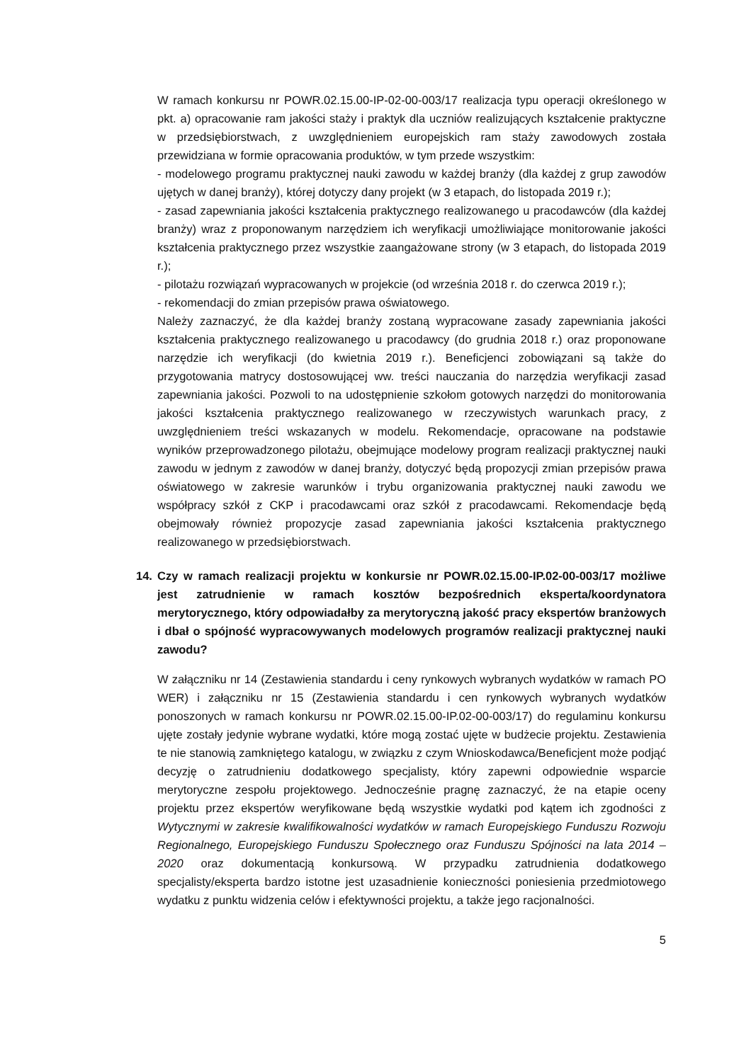W ramach konkursu nr POWR.02.15.00-IP-02-00-003/17 realizacja typu operacji określonego w pkt. a) opracowanie ram jakości staży i praktyk dla uczniów realizujących kształcenie praktyczne w przedsiębiorstwach, z uwzględnieniem europejskich ram staży zawodowych została przewidziana w formie opracowania produktów, w tym przede wszystkim:
- modelowego programu praktycznej nauki zawodu w każdej branży (dla każdej z grup zawodów ujętych w danej branży), której dotyczy dany projekt (w 3 etapach, do listopada 2019 r.);
- zasad zapewniania jakości kształcenia praktycznego realizowanego u pracodawców (dla każdej branży) wraz z proponowanym narzędziem ich weryfikacji umożliwiające monitorowanie jakości kształcenia praktycznego przez wszystkie zaangażowane strony (w 3 etapach, do listopada 2019 r.);
- pilotażu rozwiązań wypracowanych w projekcie (od września 2018 r. do czerwca 2019 r.);
- rekomendacji do zmian przepisów prawa oświatowego.
Należy zaznaczyć, że dla każdej branży zostaną wypracowane zasady zapewniania jakości kształcenia praktycznego realizowanego u pracodawcy (do grudnia 2018 r.) oraz proponowane narzędzie ich weryfikacji (do kwietnia 2019 r.). Beneficjenci zobowiązani są także do przygotowania matrycy dostosowującej ww. treści nauczania do narzędzia weryfikacji zasad zapewniania jakości. Pozwoli to na udostępnienie szkołom gotowych narzędzi do monitorowania jakości kształcenia praktycznego realizowanego w rzeczywistych warunkach pracy, z uwzględnieniem treści wskazanych w modelu. Rekomendacje, opracowane na podstawie wyników przeprowadzonego pilotażu, obejmujące modelowy program realizacji praktycznej nauki zawodu w jednym z zawodów w danej branży, dotyczyć będą propozycji zmian przepisów prawa oświatowego w zakresie warunków i trybu organizowania praktycznej nauki zawodu we współpracy szkół z CKP i pracodawcami oraz szkół z pracodawcami. Rekomendacje będą obejmowały również propozycje zasad zapewniania jakości kształcenia praktycznego realizowanego w przedsiębiorstwach.
14. Czy w ramach realizacji projektu w konkursie nr POWR.02.15.00-IP.02-00-003/17 możliwe jest zatrudnienie w ramach kosztów bezpośrednich eksperta/koordynatora merytorycznego, który odpowiadałby za merytoryczną jakość pracy ekspertów branżowych i dbał o spójność wypracowywanych modelowych programów realizacji praktycznej nauki zawodu?
W załączniku nr 14 (Zestawienia standardu i ceny rynkowych wybranych wydatków w ramach PO WER) i załączniku nr 15 (Zestawienia standardu i cen rynkowych wybranych wydatków ponoszonych w ramach konkursu nr POWR.02.15.00-IP.02-00-003/17) do regulaminu konkursu ujęte zostały jedynie wybrane wydatki, które mogą zostać ujęte w budżecie projektu. Zestawienia te nie stanowią zamkniętego katalogu, w związku z czym Wnioskodawca/Beneficjent może podjąć decyzję o zatrudnieniu dodatkowego specjalisty, który zapewni odpowiednie wsparcie merytoryczne zespołu projektowego. Jednocześnie pragnę zaznaczyć, że na etapie oceny projektu przez ekspertów weryfikowane będą wszystkie wydatki pod kątem ich zgodności z Wytycznymi w zakresie kwalifikowalności wydatków w ramach Europejskiego Funduszu Rozwoju Regionalnego, Europejskiego Funduszu Społecznego oraz Funduszu Spójności na lata 2014 – 2020 oraz dokumentacją konkursową. W przypadku zatrudnienia dodatkowego specjalisty/eksperta bardzo istotne jest uzasadnienie konieczności poniesienia przedmiotowego wydatku z punktu widzenia celów i efektywności projektu, a także jego racjonalności.
5